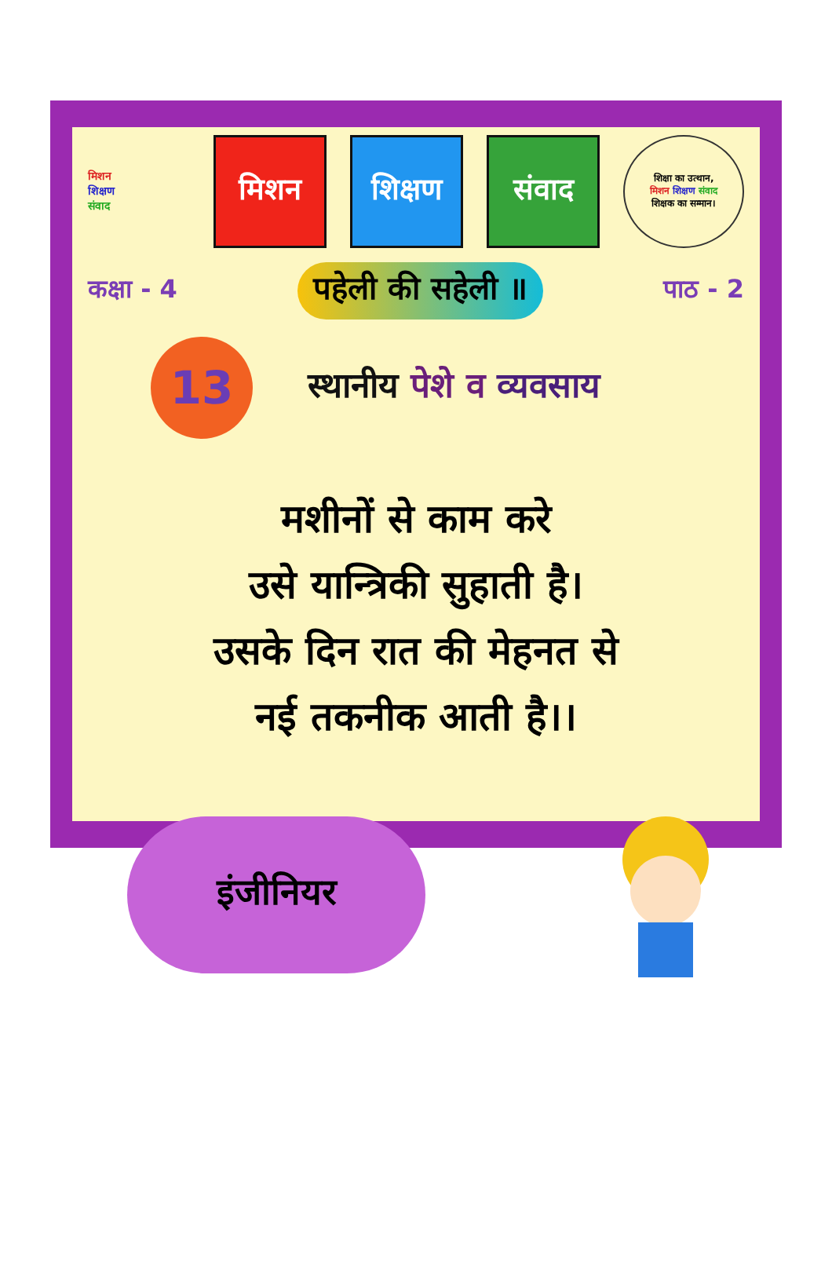मिशन
शिक्षण
संवाद
मिशन शिक्षण संवाद
शिक्षा का उत्थान,
मिशन शिक्षण संवाद
शिक्षक का सम्मान।
कक्षा - 4
पहेली की सहेली ॥
पाठ - 2
13
स्थानीय पेशे व व्यवसाय
मशीनों से काम करे
उसे यान्त्रिकी सुहाती है।
उसके दिन रात की मेहनत से
नई तकनीक आती है।।
इंजीनियर